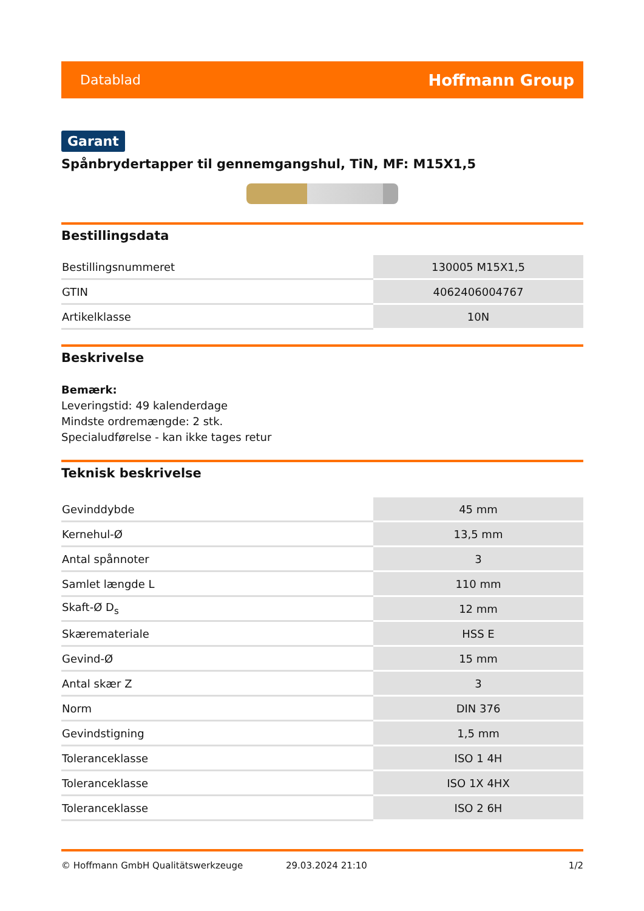Datablad Hoffmann Group
Garant
Spånbrydertapper til gennemgangshul, TiN, MF: M15X1,5
Bestillingsdata
| Bestillingsnummeret | 130005 M15X1,5 |
| GTIN | 4062406004767 |
| Artikelklasse | 10N |
Beskrivelse
Bemærk:
Leveringstid: 49 kalenderdage
Mindste ordremængde: 2 stk.
Specialudførelse - kan ikke tages retur
Teknisk beskrivelse
| Gevinddybde | 45 mm |
| Kernehul-Ø | 13,5 mm |
| Antal spånnoter | 3 |
| Samlet længde L | 110 mm |
| Skaft-Ø D<sub>s</sub> | 12 mm |
| Skæremateriale | HSS E |
| Gevind-Ø | 15 mm |
| Antal skær Z | 3 |
| Norm | DIN 376 |
| Gevindstigning | 1,5 mm |
| Toleranceklasse | ISO 1 4H |
| Toleranceklasse | ISO 1X 4HX |
| Toleranceklasse | ISO 2 6H |
© Hoffmann GmbH Qualitätswerkzeuge 29.03.2024 21:10 1/2